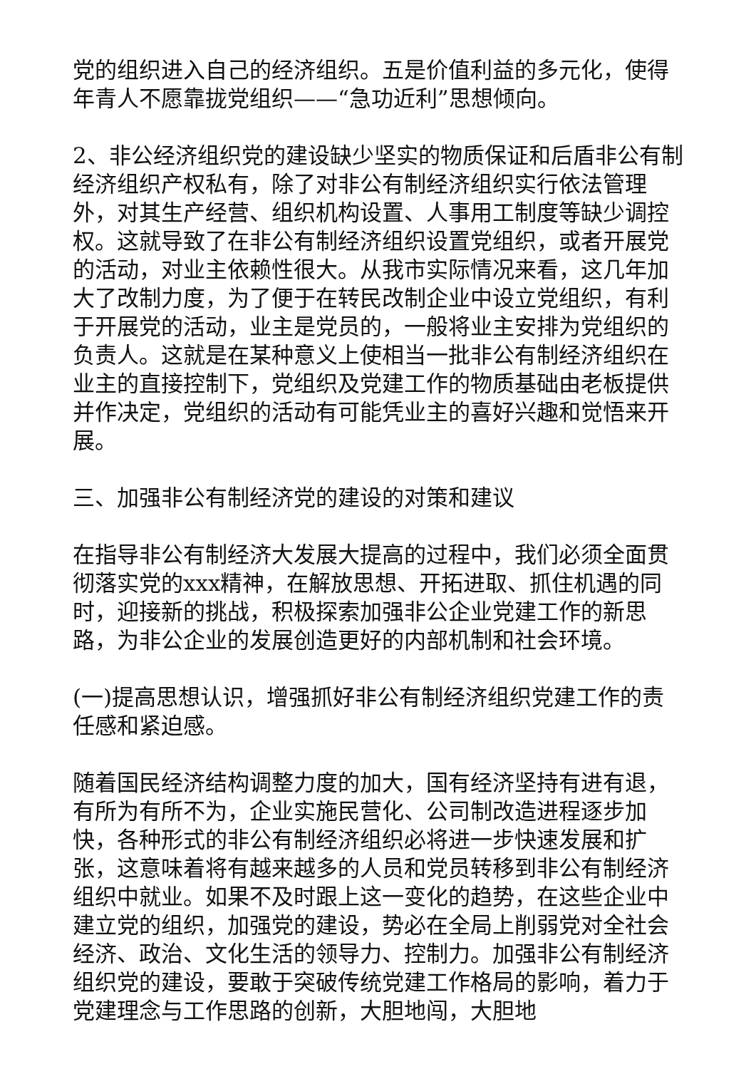党的组织进入自己的经济组织。五是价值利益的多元化，使得年青人不愿靠拢党组织——“急功近利”思想倾向。
2、非公经济组织党的建设缺少坚实的物质保证和后盾非公有制经济组织产权私有，除了对非公有制经济组织实行依法管理外，对其生产经营、组织机构设置、人事用工制度等缺少调控权。这就导致了在非公有制经济组织设置党组织，或者开展党的活动，对业主依赖性很大。从我市实际情况来看，这几年加大了改制力度，为了便于在转民改制企业中设立党组织，有利于开展党的活动，业主是党员的，一般将业主安排为党组织的负责人。这就是在某种意义上使相当一批非公有制经济组织在业主的直接控制下，党组织及党建工作的物质基础由老板提供并作决定，党组织的活动有可能凭业主的喜好兴趣和觉悟来开展。
三、加强非公有制经济党的建设的对策和建议
在指导非公有制经济大发展大提高的过程中，我们必须全面贯彻落实党的xxx精神，在解放思想、开拓进取、抓住机遇的同时，迎接新的挑战，积极探索加强非公企业党建工作的新思路，为非公企业的发展创造更好的内部机制和社会环境。
(一)提高思想认识，增强抓好非公有制经济组织党建工作的责任感和紧迫感。
随着国民经济结构调整力度的加大，国有经济坚持有进有退，有所为有所不为，企业实施民营化、公司制改造进程逐步加快，各种形式的非公有制经济组织必将进一步快速发展和扩张，这意味着将有越来越多的人员和党员转移到非公有制经济组织中就业。如果不及时跟上这一变化的趋势，在这些企业中建立党的组织，加强党的建设，势必在全局上削弱党对全社会经济、政治、文化生活的领导力、控制力。加强非公有制经济组织党的建设，要敢于突破传统党建工作格局的影响，着力于党建理念与工作思路的创新，大胆地闯，大胆地